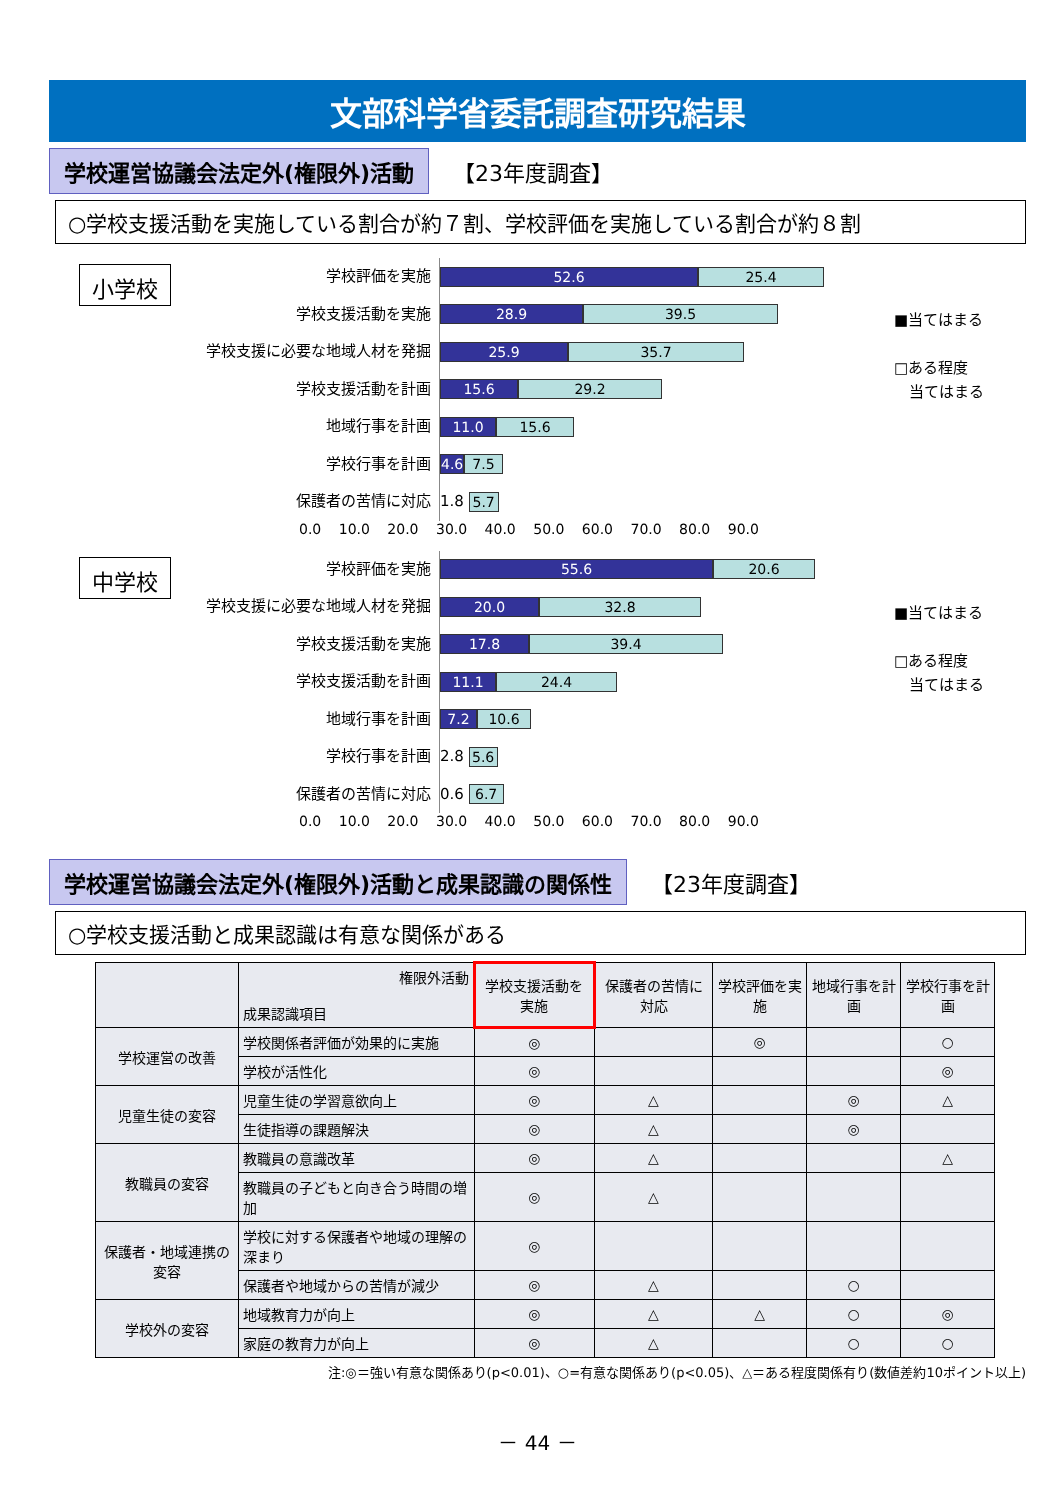文部科学省委託調査研究結果
学校運営協議会法定外(権限外)活動
【23年度調査】
○学校支援活動を実施している割合が約７割、学校評価を実施している割合が約８割
小学校
学校評価を実施
学校支援活動を実施
学校支援に必要な地域人材を発掘
学校支援活動を計画
地域行事を計画
学校行事を計画
保護者の苦情に対応
52.6 25.4
28.9 39.5
25.9 35.7
15.6 29.2
11.0 15.6
4.6 7.5
1.8 5.7
■当てはまる
□ある程度
　当てはまる
0.0 10.0 20.0 30.0 40.0 50.0 60.0 70.0 80.0 90.0
中学校
学校評価を実施
学校支援に必要な地域人材を発掘
学校支援活動を実施
学校支援活動を計画
地域行事を計画
学校行事を計画
保護者の苦情に対応
55.6 20.6
20.0 32.8
17.8 39.4
11.1 24.4
7.2 10.6
2.8 5.6
0.6 6.7
■当てはまる
□ある程度
　当てはまる
0.0 10.0 20.0 30.0 40.0 50.0 60.0 70.0 80.0 90.0
学校運営協議会法定外(権限外)活動と成果認識の関係性
【23年度調査】
○学校支援活動と成果認識は有意な関係がある
| | 権限外活動 成果認識項目 | 学校支援活動を実施 | 保護者の苦情に対応 | 学校評価を実施 | 地域行事を計画 | 学校行事を計画 |
| --- | --- | --- | --- | --- | --- | --- |
| 学校運営の改善 | 学校関係者評価が効果的に実施 | ◎ | | ◎ | | ○ |
| | 学校が活性化 | ◎ | | | | ◎ |
| 児童生徒の変容 | 児童生徒の学習意欲向上 | ◎ | △ | | ◎ | △ |
| | 生徒指導の課題解決 | ◎ | △ | | ◎ | |
| 教職員の変容 | 教職員の意識改革 | ◎ | △ | | | △ |
| | 教職員の子どもと向き合う時間の増加 | ◎ | △ | | | |
| 保護者・地域連携の変容 | 学校に対する保護者や地域の理解の深まり | ◎ | | | | |
| | 保護者や地域からの苦情が減少 | ◎ | △ | | ○ | |
| 学校外の変容 | 地域教育力が向上 | ◎ | △ | △ | ○ | ◎ |
| | 家庭の教育力が向上 | ◎ | △ | | ○ | ○ |
注:◎＝強い有意な関係あり(p<0.01)、○=有意な関係あり(p<0.05)、△＝ある程度関係有り(数値差約10ポイント以上)
－ 44 －